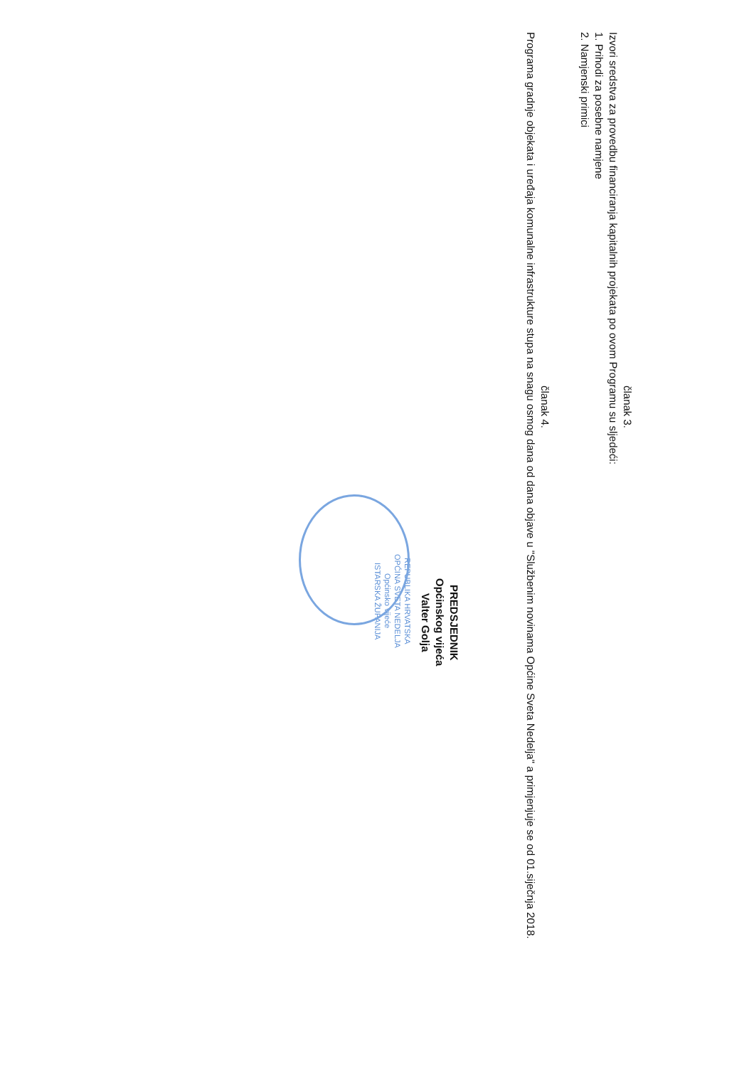članak 3.
Izvori sredstva za provedbu financiranja kapitalnih projekata po ovom Programu su sljedeći:
1. Prihodi za posebne namjene
2. Namjenski primici
članak 4.
Programa gradnje objekata i uređaja komunalne infrastrukture stupa na snagu osmog dana od dana objave u "Službenim novinama Općine Sveta Nedelja" a primjenjuje se od 01.siječnja 2018.
PREDSJEDNIK
Općinskog vijeća
Valter Golja
REPUBLIKA HRVATSKA
OPĆINA SVETA NEDELJA
Općinsko vijeće
ISTARSKA ŽUPANIJA